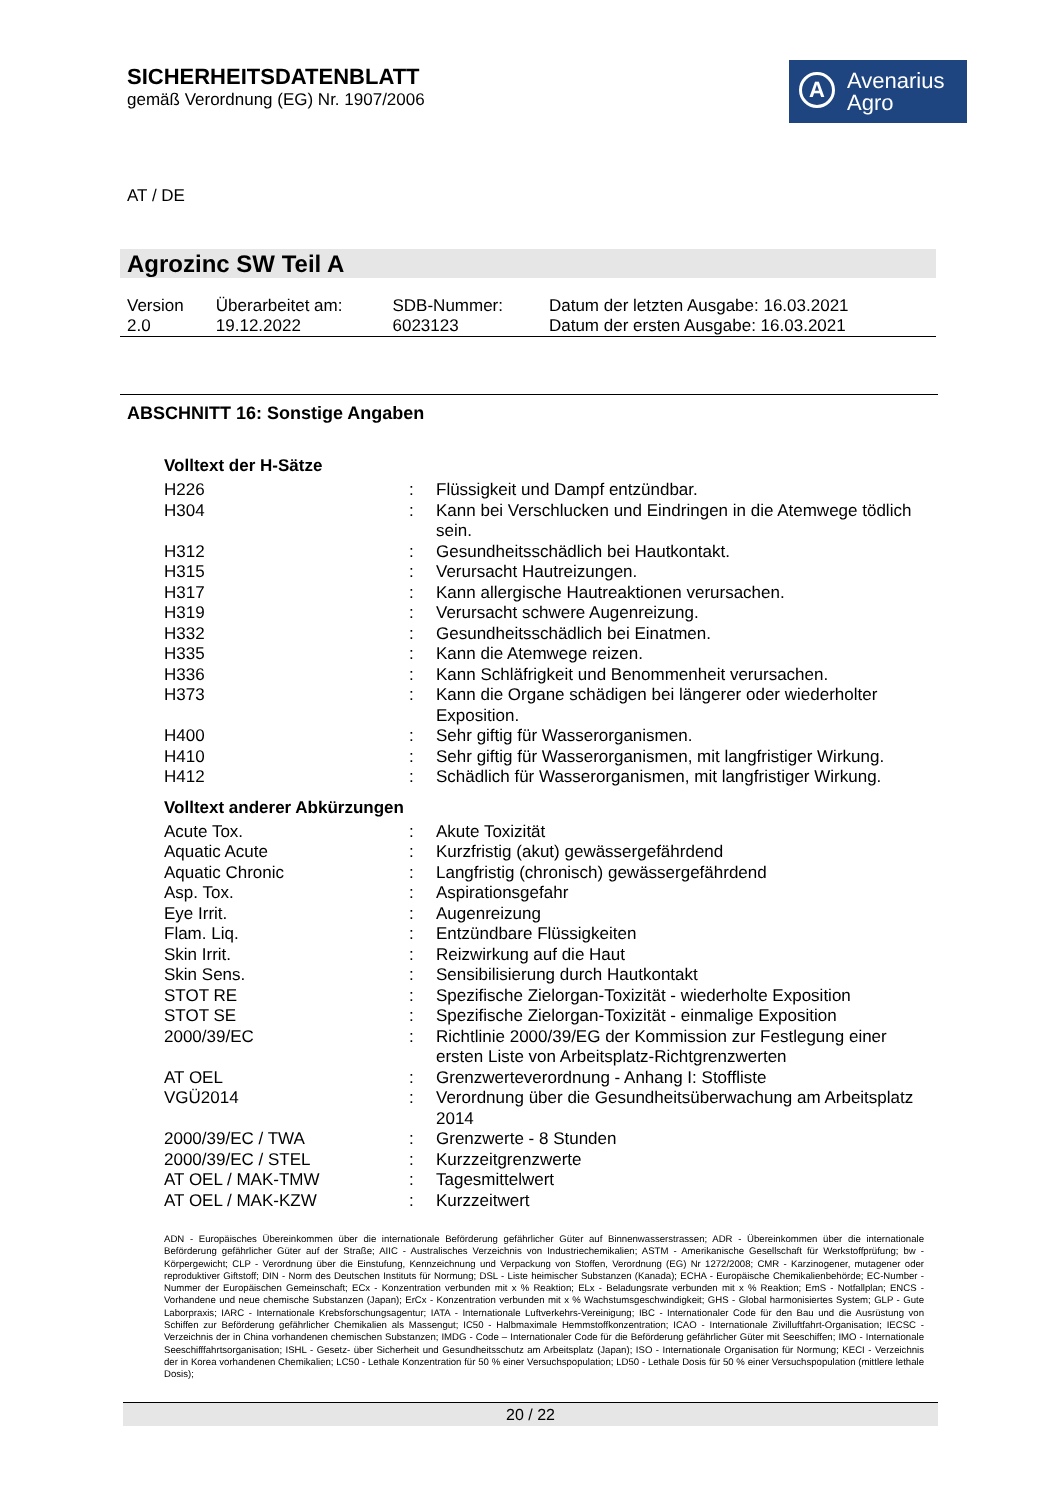SICHERHEITSDATENBLATT
gemäß Verordnung (EG) Nr. 1907/2006
A Avenarius
Agro
AT / DE
Agrozinc SW Teil A
| Version 2.0 | Überarbeitet am: 19.12.2022 | SDB-Nummer: 6023123 | Datum der letzten Ausgabe: 16.03.2021 Datum der ersten Ausgabe: 16.03.2021 |
ABSCHNITT 16: Sonstige Angaben
Volltext der H-Sätze
| H226 | : | Flüssigkeit und Dampf entzündbar. |
| H304 | : | Kann bei Verschlucken und Eindringen in die Atemwege tödlich sein. |
| H312 | : | Gesundheitsschädlich bei Hautkontakt. |
| H315 | : | Verursacht Hautreizungen. |
| H317 | : | Kann allergische Hautreaktionen verursachen. |
| H319 | : | Verursacht schwere Augenreizung. |
| H332 | : | Gesundheitsschädlich bei Einatmen. |
| H335 | : | Kann die Atemwege reizen. |
| H336 | : | Kann Schläfrigkeit und Benommenheit verursachen. |
| H373 | : | Kann die Organe schädigen bei längerer oder wiederholter Exposition. |
| H400 | : | Sehr giftig für Wasserorganismen. |
| H410 | : | Sehr giftig für Wasserorganismen, mit langfristiger Wirkung. |
| H412 | : | Schädlich für Wasserorganismen, mit langfristiger Wirkung. |
Volltext anderer Abkürzungen
| Acute Tox. | : | Akute Toxizität |
| Aquatic Acute | : | Kurzfristig (akut) gewässergefährdend |
| Aquatic Chronic | : | Langfristig (chronisch) gewässergefährdend |
| Asp. Tox. | : | Aspirationsgefahr |
| Eye Irrit. | : | Augenreizung |
| Flam. Liq. | : | Entzündbare Flüssigkeiten |
| Skin Irrit. | : | Reizwirkung auf die Haut |
| Skin Sens. | : | Sensibilisierung durch Hautkontakt |
| STOT RE | : | Spezifische Zielorgan-Toxizität - wiederholte Exposition |
| STOT SE | : | Spezifische Zielorgan-Toxizität - einmalige Exposition |
| 2000/39/EC | : | Richtlinie 2000/39/EG der Kommission zur Festlegung einer ersten Liste von Arbeitsplatz-Richtgrenzwerten |
| AT OEL | : | Grenzwerteverordnung - Anhang I: Stoffliste |
| VGÜ2014 | : | Verordnung über die Gesundheitsüberwachung am Arbeitsplatz 2014 |
| 2000/39/EC / TWA | : | Grenzwerte - 8 Stunden |
| 2000/39/EC / STEL | : | Kurzzeitgrenzwerte |
| AT OEL / MAK-TMW | : | Tagesmittelwert |
| AT OEL / MAK-KZW | : | Kurzzeitwert |
ADN - Europäisches Übereinkommen über die internationale Beförderung gefährlicher Güter auf Binnenwasserstrassen; ADR - Übereinkommen über die internationale Beförderung gefährlicher Güter auf der Straße; AIIC - Australisches Verzeichnis von Industriechemikalien; ASTM - Amerikanische Gesellschaft für Werkstoffprüfung; bw - Körpergewicht; CLP - Verordnung über die Einstufung, Kennzeichnung und Verpackung von Stoffen, Verordnung (EG) Nr 1272/2008; CMR - Karzinogener, mutagener oder reproduktiver Giftstoff; DIN - Norm des Deutschen Instituts für Normung; DSL - Liste heimischer Substanzen (Kanada); ECHA - Europäische Chemikalienbehörde; EC-Number - Nummer der Europäischen Gemeinschaft; ECx - Konzentration verbunden mit x % Reaktion; ELx - Beladungsrate verbunden mit x % Reaktion; EmS - Notfallplan; ENCS - Vorhandene und neue chemische Substanzen (Japan); ErCx - Konzentration verbunden mit x % Wachstumsgeschwindigkeit; GHS - Global harmonisiertes System; GLP - Gute Laborpraxis; IARC - Internationale Krebsforschungsagentur; IATA - Internationale Luftverkehrs-Vereinigung; IBC - Internationaler Code für den Bau und die Ausrüstung von Schiffen zur Beförderung gefährlicher Chemikalien als Massengut; IC50 - Halbmaximale Hemmstoffkonzentration; ICAO - Internationale Zivilluftfahrt-Organisation; IECSC - Verzeichnis der in China vorhandenen chemischen Substanzen; IMDG - Code – Internationaler Code für die Beförderung gefährlicher Güter mit Seeschiffen; IMO - Internationale Seeschifffahrtsorganisation; ISHL - Gesetz- über Sicherheit und Gesundheitsschutz am Arbeitsplatz (Japan); ISO - Internationale Organisation für Normung; KECI - Verzeichnis der in Korea vorhandenen Chemikalien; LC50 - Lethale Konzentration für 50 % einer Versuchspopulation; LD50 - Lethale Dosis für 50 % einer Versuchspopulation (mittlere lethale Dosis);
20 / 22